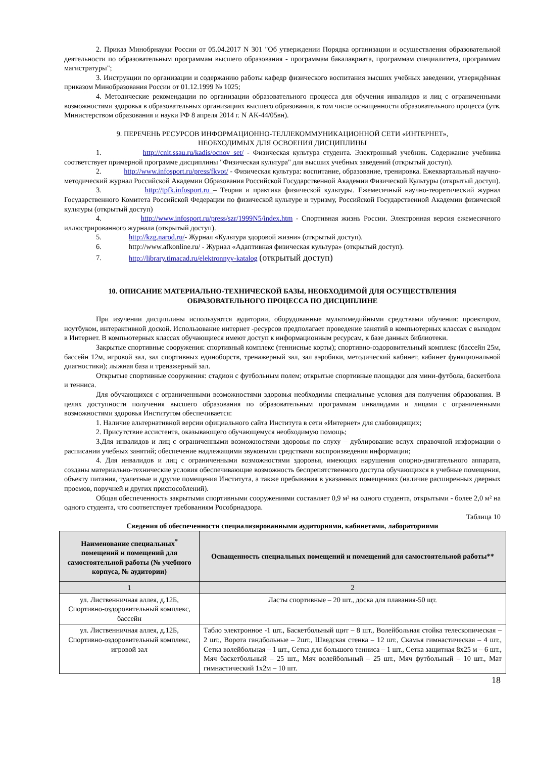2. Приказ Минобрнауки России от 05.04.2017 N 301 "Об утверждении Порядка организации и осуществления образовательной деятельности по образовательным программам высшего образования - программам бакалавриата, программам специалитета, программам магистратуры";
3. Инструкции по организации и содержанию работы кафедр физического воспитания высших учебных заведении, утверждённая приказом Минобразования России от 01.12.1999 № 1025;
4. Методические рекомендации по организации образовательного процесса для обучения инвалидов и лиц с ограниченными возможностями здоровья в образовательных организациях высшего образования, в том числе оснащенности образовательного процесса (утв. Министерством образования и науки РФ 8 апреля 2014 г. N АК-44/05вн).
9. ПЕРЕЧЕНЬ РЕСУРСОВ ИНФОРМАЦИОННО-ТЕЛЛЕКОММУНИКАЦИОННОЙ СЕТИ «ИНТЕРНЕТ»,
НЕОБХОДИМЫХ ДЛЯ ОСВОЕНИЯ ДИСЦИПЛИНЫ
1. http://cnit.ssau.ru/kadis/ocnov_set/ - Физическая культура студента. Электронный учебник. Содержание учебника соответствует примерной программе дисциплины "Физическая культура" для высших учебных заведений (открытый доступ).
2. http://www.infosport.ru/press/fkvot/ - Физическая культура: воспитание, образование, тренировка. Ежеквартальный научно-методический журнал Российской Академии Образования Российской Государственной Академии Физической Культуры (открытый доступ).
3. http://tpfk.infosport.ru – Теория и практика физической культуры. Ежемесячный научно-теоретический журнал Государственного Комитета Российской Федерации по физической культуре и туризму, Российской Государственной Академии физической культуры (открытый доступ)
4. http://www.infosport.ru/press/szr/1999N5/index.htm - Спортивная жизнь России. Электронная версия ежемесячного иллюстрированного журнала (открытый доступ).
5. http://kzg.narod.ru/- Журнал «Культура здоровой жизни» (открытый доступ).
6. http://www.afkonline.ru/ - Журнал «Адаптивная физическая культура» (открытый доступ).
7. http://library.timacad.ru/elektronnyy-katalog (открытый доступ)
10. ОПИСАНИЕ МАТЕРИАЛЬНО-ТЕХНИЧЕСКОЙ БАЗЫ, НЕОБХОДИМОЙ ДЛЯ ОСУЩЕСТВЛЕНИЯ
ОБРАЗОВАТЕЛЬНОГО ПРОЦЕССА ПО ДИСЦИПЛИНЕ
При изучении дисциплины используются аудитории, оборудованные мультимедийными средствами обучения: проектором, ноутбуком, интерактивной доской. Использование интернет -ресурсов предполагает проведение занятий в компьютерных классах с выходом в Интернет. В компьютерных классах обучающиеся имеют доступ к информационным ресурсам, к базе данных библиотеки.
Закрытые спортивные сооружения: спортивный комплекс (теннисные корты); спортивно-оздоровительный комплекс (бассейн 25м, бассейн 12м, игровой зал, зал спортивных единоборств, тренажерный зал, зал аэробики, методический кабинет, кабинет функциональной диагностики); лыжная база и тренажерный зал.
Открытые спортивные сооружения: стадион с футбольным полем; открытые спортивные площадки для мини-футбола, баскетбола и тенниса.
Для обучающихся с ограниченными возможностями здоровья необходимы специальные условия для получения образования. В целях доступности получения высшего образования по образовательным программам инвалидами и лицами с ограниченными возможностями здоровья Институтом обеспечивается:
1. Наличие альтернативной версии официального сайта Института в сети «Интернет» для слабовидящих;
2. Присутствие ассистента, оказывающего обучающемуся необходимую помощь;
3.Для инвалидов и лиц с ограниченными возможностями здоровья по слуху – дублирование вслух справочной информации о расписании учебных занятий; обеспечение надлежащими звуковыми средствами воспроизведения информации;
4. Для инвалидов и лиц с ограниченными возможностями здоровья, имеющих нарушения опорно-двигательного аппарата, созданы материально-технические условия обеспечивающие возможность беспрепятственного доступа обучающихся в учебные помещения, объекту питания, туалетные и другие помещения Института, а также пребывания в указанных помещениях (наличие расширенных дверных проемов, поручней и других приспособлений).
Общая обеспеченность закрытыми спортивными сооружениями составляет 0,9 м² на одного студента, открытыми - более 2,0 м² на одного студента, что соответствует требованиям Рособрнадзора.
Таблица 10
Сведения об обеспеченности специализированными аудиториями, кабинетами, лабораториями
| Наименование специальных<sup>*</sup> помещений и помещений для самостоятельной работы (№ учебного корпуса, № аудитории) | Оснащенность специальных помещений и помещений для самостоятельной работы** |
| --- | --- |
| 1 | 2 |
| ул. Лиственничная аллея, д.12Б, Спортивно-оздоровительный комплекс, бассейн | Ласты спортивные – 20 шт., доска для плавания-50 щт. |
| ул. Лиственничная аллея, д.12Б, Спортивно-оздоровительный комплекс, игровой зал | Табло электронное -1 шт., Баскетбольный щит – 8 шт., Волейбольная стойка телескопическая – 2 шт., Ворота гандбольные – 2шт., Шведская стенка – 12 шт., Скамья гимнастическая – 4 шт., Сетка волейбольная – 1 шт., Сетка для большого тенниса – 1 шт., Сетка защитная 8х25 м – 6 шт., Мяч баскетбольный – 25 шт., Мяч волейбольный – 25 шт., Мяч футбольный – 10 шт., Мат гимнастический 1х2м – 10 шт. |
18